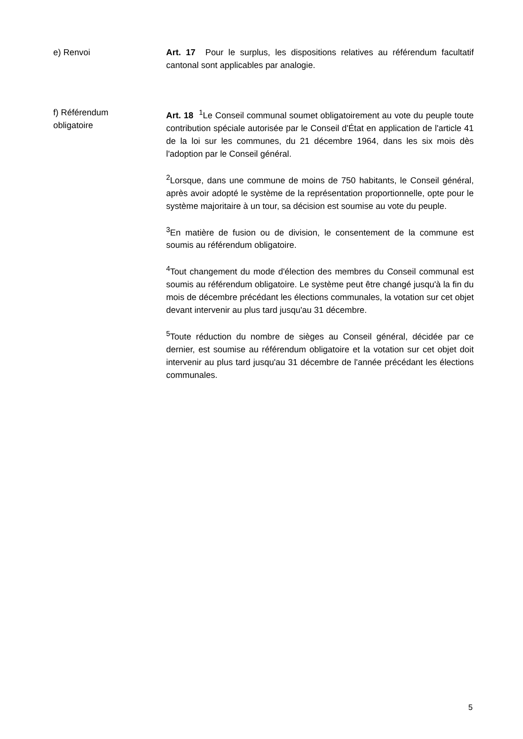e) Renvoi Art. 17 Pour le surplus, les dispositions relatives au référendum facultatif cantonal sont applicables par analogie.
f) Référendum
obligatoire
Art. 18 <sup>1</sup>Le Conseil communal soumet obligatoirement au vote du peuple toute contribution spéciale autorisée par le Conseil d'État en application de l'article 41 de la loi sur les communes, du 21 décembre 1964, dans les six mois dès l'adoption par le Conseil général.
<sup>2</sup> Lorsque, dans une commune de moins de 750 habitants, le Conseil général, après avoir adopté le système de la représentation proportionnelle, opte pour le système majoritaire à un tour, sa décision est soumise au vote du peuple.
<sup>3</sup> En matière de fusion ou de division, le consentement de la commune est soumis au référendum obligatoire.
<sup>4</sup> Tout changement du mode d'élection des membres du Conseil communal est soumis au référendum obligatoire. Le système peut être changé jusqu'à la fin du mois de décembre précédant les élections communales, la votation sur cet objet devant intervenir au plus tard jusqu'au 31 décembre.
<sup>5</sup> Toute réduction du nombre de sièges au Conseil général, décidée par ce dernier, est soumise au référendum obligatoire et la votation sur cet objet doit intervenir au plus tard jusqu'au 31 décembre de l'année précédant les élections communales.
5